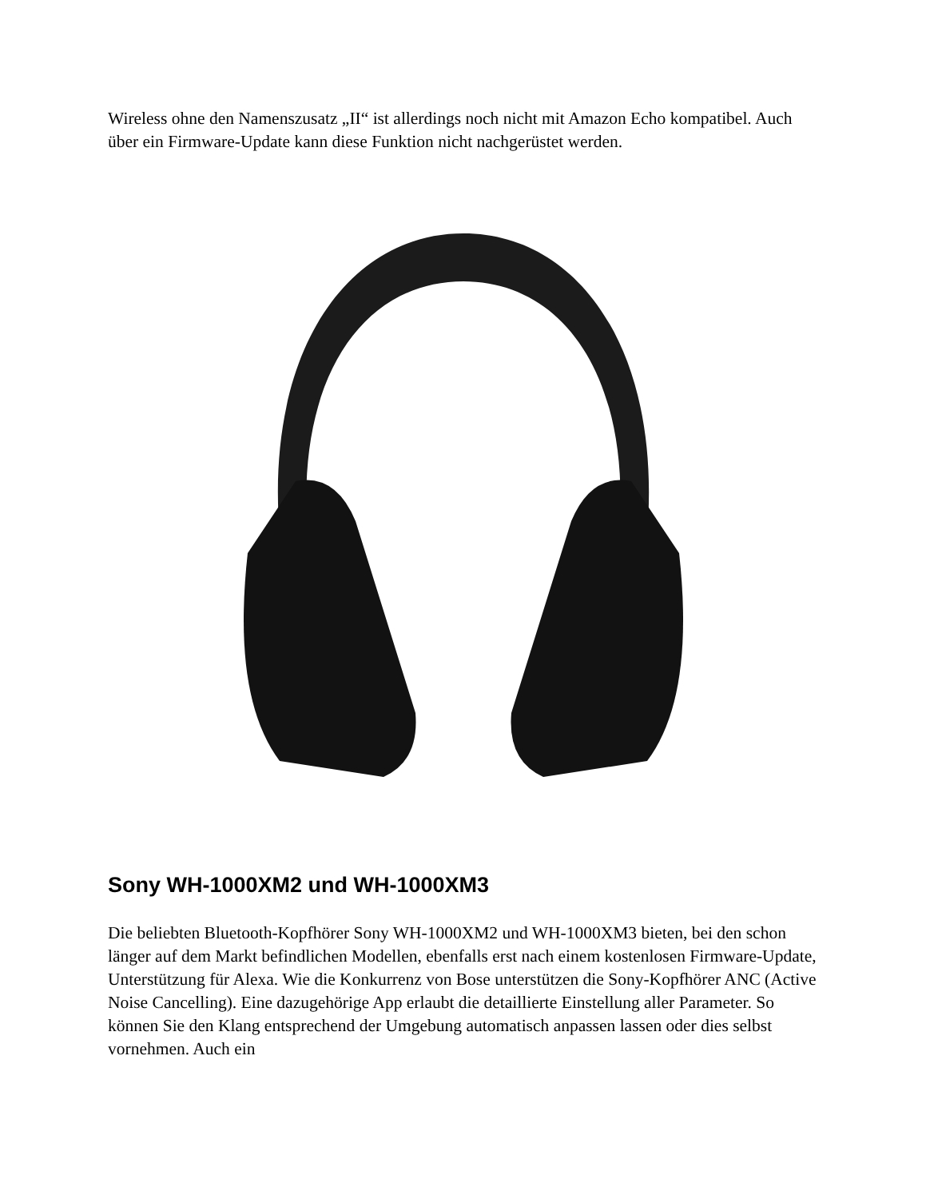Wireless ohne den Namenszusatz „II“ ist allerdings noch nicht mit Amazon Echo kompatibel. Auch über ein Firmware-Update kann diese Funktion nicht nachgerüstet werden.
Sony WH-1000XM2 und WH-1000XM3
Die beliebten Bluetooth-Kopfhörer Sony WH-1000XM2 und WH-1000XM3 bieten, bei den schon länger auf dem Markt befindlichen Modellen, ebenfalls erst nach einem kostenlosen Firmware-Update, Unterstützung für Alexa. Wie die Konkurrenz von Bose unterstützen die Sony-Kopfhörer ANC (Active Noise Cancelling). Eine dazugehörige App erlaubt die detaillierte Einstellung aller Parameter. So können Sie den Klang entsprechend der Umgebung automatisch anpassen lassen oder dies selbst vornehmen. Auch ein